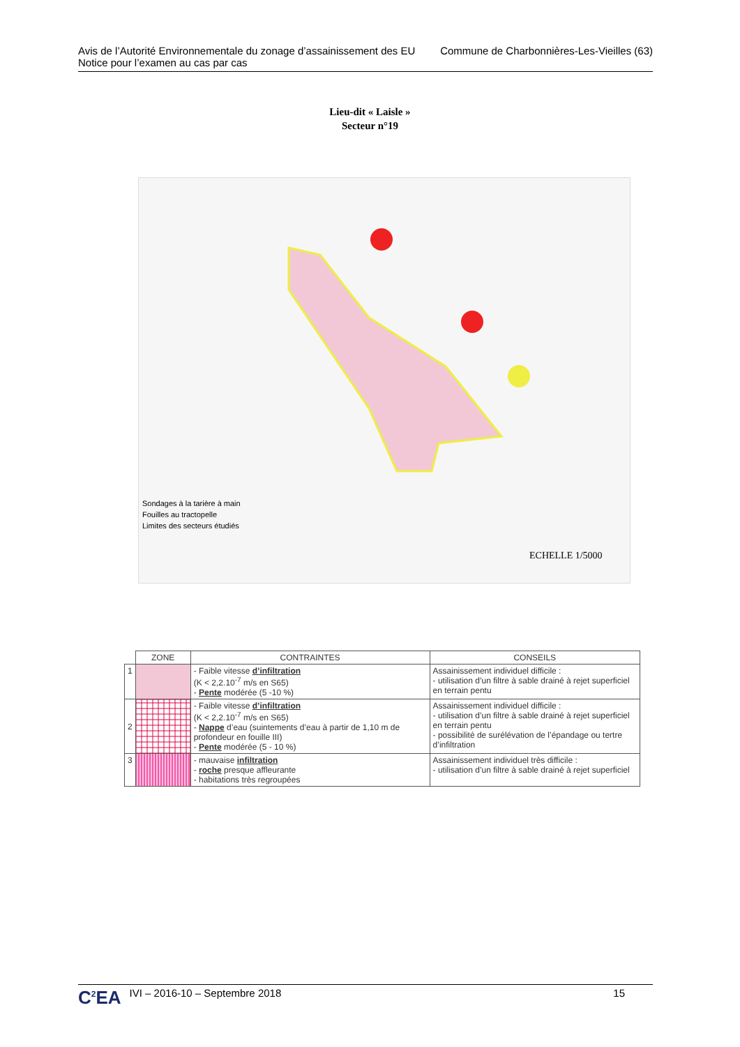Avis de l’Autorité Environnementale du zonage d’assainissement des EU
Notice pour l’examen au cas par cas
Commune de Charbonnières-Les-Vieilles (63)
Lieu-dit « Laisle »
Secteur n°19
Sondages à la tarière à main
Fouilles au tractopelle
Limites des secteurs étudiés
ECHELLE 1/5000
| | ZONE | CONTRAINTES | CONSEILS |
| --- | --- | --- | --- |
| 1 | | - Faible vitesse d’infiltration (K < 2,2.10<sup>-7</sup> m/s en S65) - Pente modérée (5 -10 %) | Assainissement individuel difficile : - utilisation d’un filtre à sable drainé à rejet superficiel en terrain pentu |
| 2 | | - Faible vitesse d’infiltration (K < 2,2.10<sup>-7</sup> m/s en S65) - Nappe d’eau (suintements d’eau à partir de 1,10 m de profondeur en fouille III) - Pente modérée (5 - 10 %) | Assainissement individuel difficile : - utilisation d’un filtre à sable drainé à rejet superficiel en terrain pentu - possibilité de surélévation de l’épandage ou tertre d’infiltration |
| 3 | | - mauvaise infiltration - roche presque affleurante - habitations très regroupées | Assainissement individuel très difficile : - utilisation d’un filtre à sable drainé à rejet superficiel |
C<sup>2</sup>EA IVI – 2016-10 – Septembre 2018 15